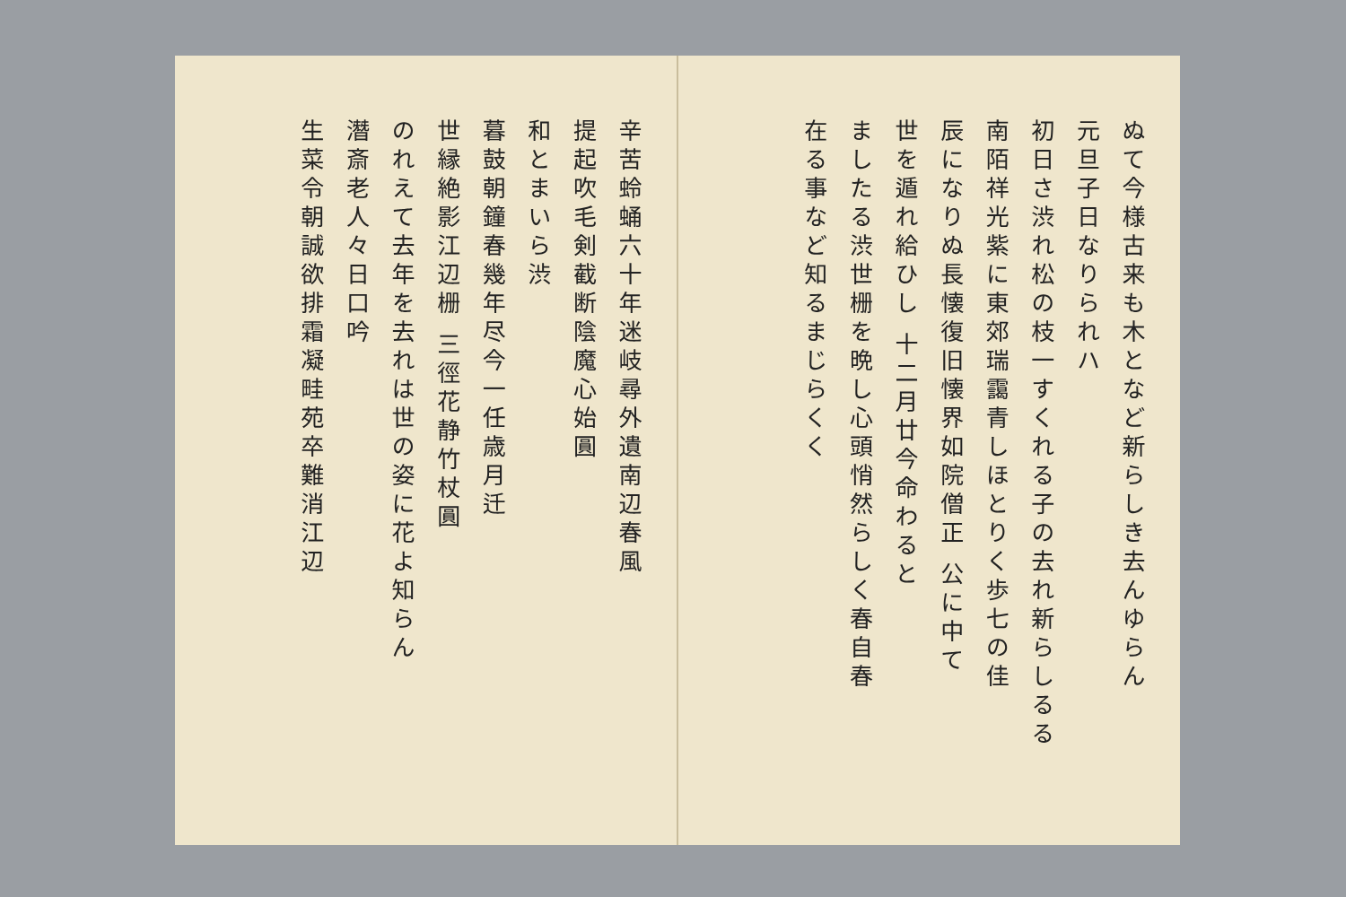辛苦蛉蛹六十年迷岐尋外遺南辺春風
提起吹毛剣截断陰魔心始圓
和とまいら渋
暮鼓朝鐘春幾年尽今一任歳月迁
世縁絶影江辺栅 三徑花静竹杖圓
のれえて去年を去れは世の姿に花よ知らん
潛斎老人々日口吟
生菜令朝誠欲排霜凝畦苑卒難消江辺
ぬて今様古来も木となど新らしき去んゆらん
元旦子日なりられハ
初日さ渋れ松の枝一すくれる子の去れ新らしるる
南陌祥光紫に東郊瑞靄青しほとりく歩七の佳
辰になりぬ長懐復旧懐界如院僧正 公に中て
世を遁れ給ひし 十二月廿今命わると
ましたる渋世栅を晩し心頭悄然らしく春自春
在る事など知るまじらくく